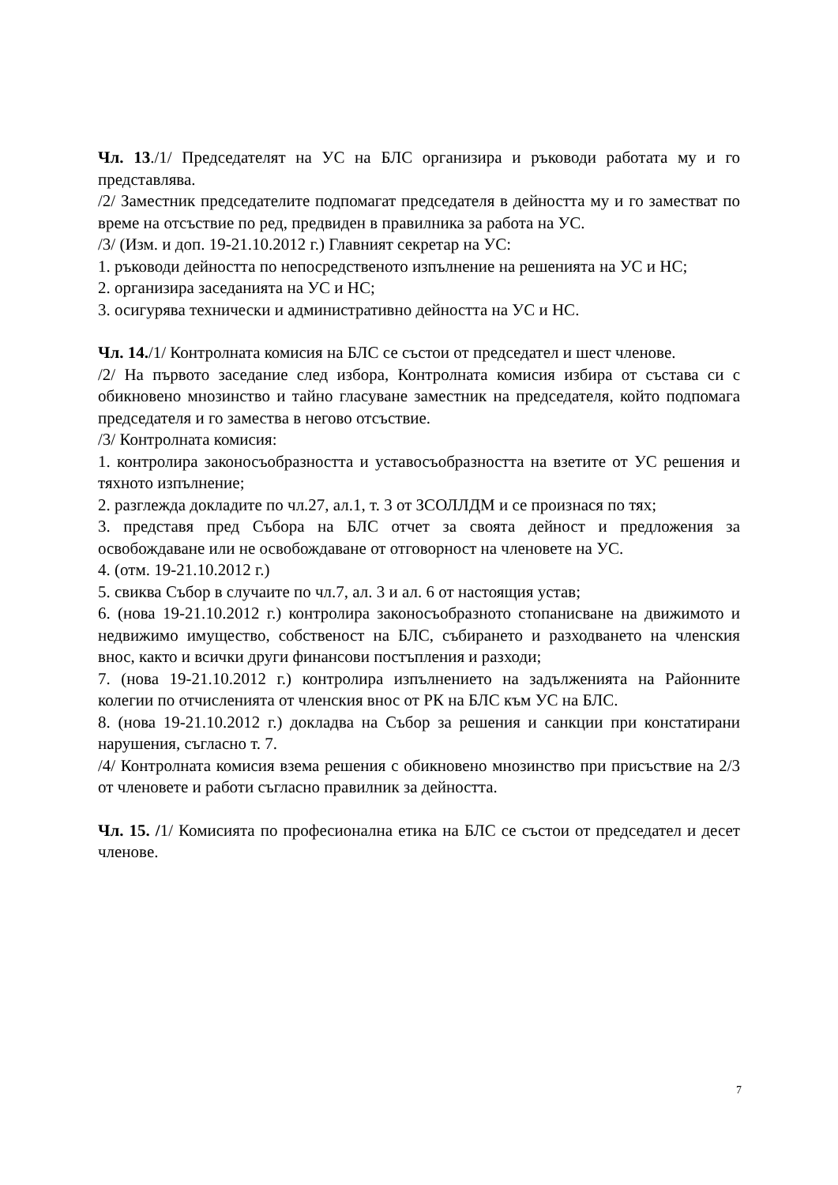Чл. 13./1/ Председателят на УС на БЛС организира и ръководи работата му и го представлява.
/2/ Заместник председателите подпомагат председателя в дейността му и го заместват по време на отсъствие по ред, предвиден в правилника за работа на УС.
/3/ (Изм. и доп. 19-21.10.2012 г.) Главният секретар на УС:
1. ръководи дейността по непосредственото изпълнение на решенията на УС и НС;
2. организира заседанията на УС и НС;
3. осигурява технически и административно дейността на УС и НС.
Чл. 14./1/ Контролната комисия на БЛС се състои от председател и шест членове.
/2/ На първото заседание след избора, Контролната комисия избира от състава си с обикновено мнозинство и тайно гласуване заместник на председателя, който подпомага председателя и го замества в негово отсъствие.
/3/ Контролната комисия:
1. контролира законосъобразността и уставосъобразността на взетите от УС решения и тяхното изпълнение;
2. разглежда докладите по чл.27, ал.1, т. 3 от ЗСОЛЛДМ и се произнася по тях;
3. представя пред Събора на БЛС отчет за своята дейност и предложения за освобождаване или не освобождаване от отговорност на членовете на УС.
4. (отм. 19-21.10.2012 г.)
5. свиква Събор в случаите по чл.7, ал. 3 и ал. 6 от настоящия устав;
6. (нова 19-21.10.2012 г.) контролира законосъобразното стопанисване на движимото и недвижимо имущество, собственост на БЛС, събирането и разходването на членския внос, както и всички други финансови постъпления и разходи;
7. (нова 19-21.10.2012 г.) контролира изпълнението на задълженията на Районните колегии по отчисленията от членския внос от РК на БЛС към УС на БЛС.
8. (нова 19-21.10.2012 г.) докладва на Събор за решения и санкции при констатирани нарушения, съгласно т. 7.
/4/ Контролната комисия взема решения с обикновено мнозинство при присъствие на 2/3 от членовете и работи съгласно правилник за дейността.
Чл. 15. /1/ Комисията по професионална етика на БЛС се състои от председател и десет членове.
7